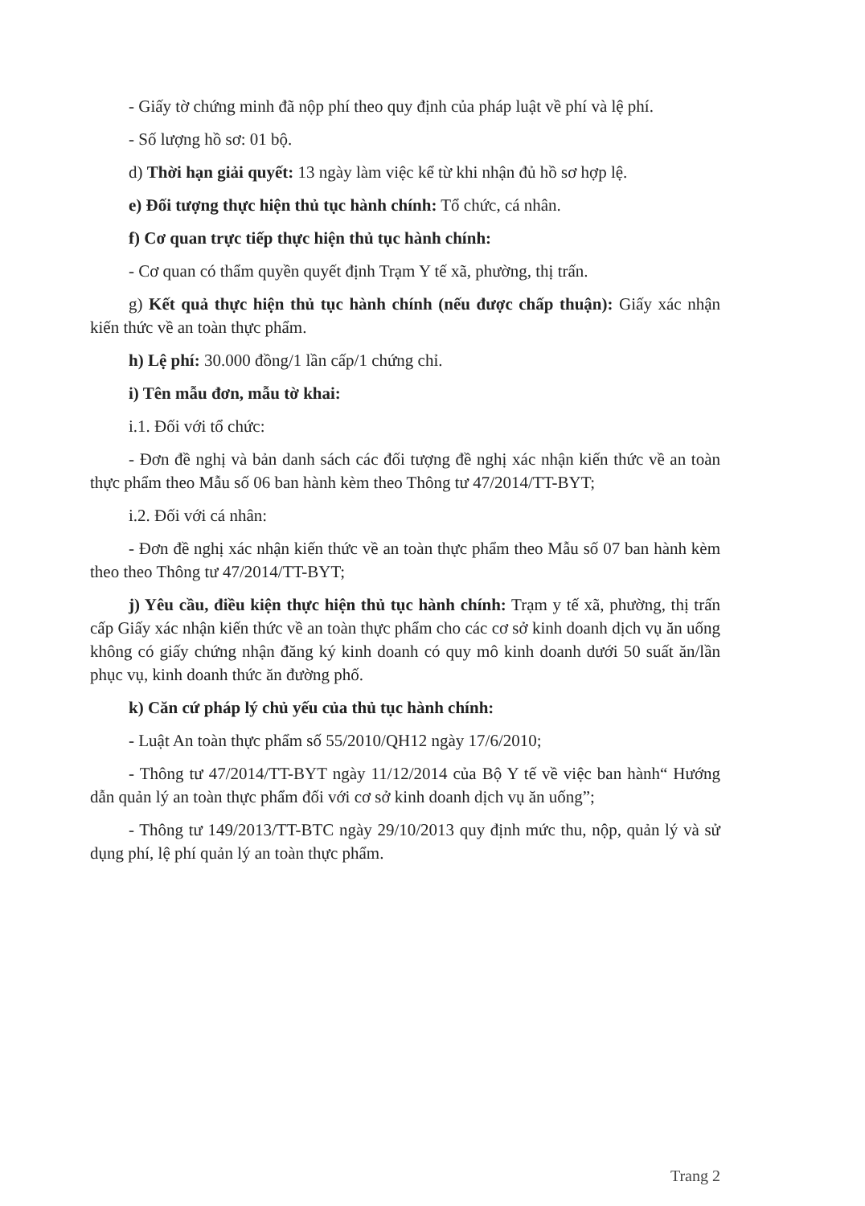- Giấy tờ chứng minh đã nộp phí theo quy định của pháp luật về phí và lệ phí.
- Số lượng hồ sơ: 01 bộ.
d) Thời hạn giải quyết: 13 ngày làm việc kể từ khi nhận đủ hồ sơ hợp lệ.
e) Đối tượng thực hiện thủ tục hành chính: Tổ chức, cá nhân.
f) Cơ quan trực tiếp thực hiện thủ tục hành chính:
- Cơ quan có thẩm quyền quyết định Trạm Y tế xã, phường, thị trấn.
g) Kết quả thực hiện thủ tục hành chính (nếu được chấp thuận): Giấy xác nhận kiến thức về an toàn thực phẩm.
h) Lệ phí: 30.000 đồng/1 lần cấp/1 chứng chỉ.
i) Tên mẫu đơn, mẫu tờ khai:
i.1. Đối với tổ chức:
- Đơn đề nghị và bản danh sách các đối tượng đề nghị xác nhận kiến thức về an toàn thực phẩm theo Mẫu số 06 ban hành kèm theo Thông tư 47/2014/TT-BYT;
i.2. Đối với cá nhân:
- Đơn đề nghị xác nhận kiến thức về an toàn thực phẩm theo Mẫu số 07 ban hành kèm theo theo Thông tư 47/2014/TT-BYT;
j) Yêu cầu, điều kiện thực hiện thủ tục hành chính: Trạm y tế xã, phường, thị trấn cấp Giấy xác nhận kiến thức về an toàn thực phẩm cho các cơ sở kinh doanh dịch vụ ăn uống không có giấy chứng nhận đăng ký kinh doanh có quy mô kinh doanh dưới 50 suất ăn/lần phục vụ, kinh doanh thức ăn đường phố.
k) Căn cứ pháp lý chủ yếu của thủ tục hành chính:
- Luật An toàn thực phẩm số 55/2010/QH12 ngày 17/6/2010;
- Thông tư 47/2014/TT-BYT ngày 11/12/2014 của Bộ Y tế về việc ban hành“ Hướng dẫn quản lý an toàn thực phẩm đối với cơ sở kinh doanh dịch vụ ăn uống”;
- Thông tư 149/2013/TT-BTC ngày 29/10/2013 quy định mức thu, nộp, quản lý và sử dụng phí, lệ phí quản lý an toàn thực phẩm.
Trang 2